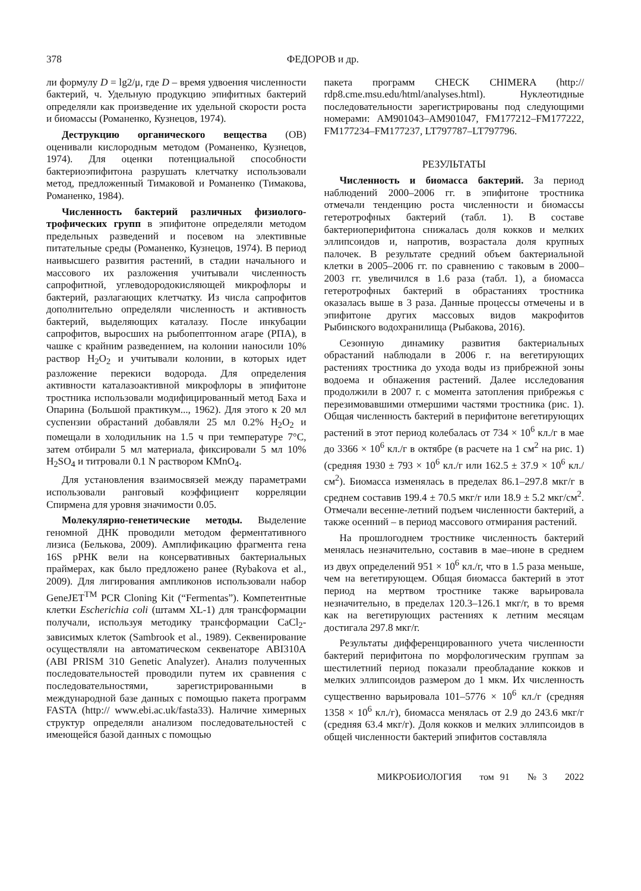378 ФЕДОРОВ и др.
ли формулу D = lg2/μ, где D – время удвоения численности бактерий, ч. Удельную продукцию эпифитных бактерий определяли как произведение их удельной скорости роста и биомассы (Романенко, Кузнецов, 1974).
Деструкцию органического вещества (ОВ) оценивали кислородным методом (Романенко, Кузнецов, 1974). Для оценки потенциальной способности бактериоэпифитона разрушать клетчатку использовали метод, предложенный Тимаковой и Романенко (Тимакова, Романенко, 1984).
Численность бактерий различных физиолого-трофических групп в эпифитоне определяли методом предельных разведений и посевом на элективные питательные среды (Романенко, Кузнецов, 1974). В период наивысшего развития растений, в стадии начального и массового их разложения учитывали численность сапрофитной, углеводородокисляющей микрофлоры и бактерий, разлагающих клетчатку. Из числа сапрофитов дополнительно определяли численность и активность бактерий, выделяющих каталазу. После инкубации сапрофитов, выросших на рыбопептонном агаре (РПА), в чашке с крайним разведением, на колонии наносили 10% раствор H<sub>2</sub>O<sub>2</sub> и учитывали колонии, в которых идет разложение перекиси водорода. Для определения активности каталазоактивной микрофлоры в эпифитоне тростника использовали модифицированный метод Баха и Опарина (Большой практикум..., 1962). Для этого к 20 мл суспензии обрастаний добавляли 25 мл 0.2% H<sub>2</sub>O<sub>2</sub> и помещали в холодильник на 1.5 ч при температуре 7°C, затем отбирали 5 мл материала, фиксировали 5 мл 10% H<sub>2</sub>SO<sub>4</sub> и титровали 0.1 N раствором KMnO<sub>4</sub>.
Для установления взаимосвязей между параметрами использовали ранговый коэффициент корреляции Спирмена для уровня значимости 0.05.
Молекулярно-генетические методы. Выделение геномной ДНК проводили методом ферментативного лизиса (Белькова, 2009). Амплификацию фрагмента гена 16S рРНК вели на консервативных бактериальных праймерах, как было предложено ранее (Rybakova et al., 2009). Для лигирования ампликонов использовали набор GeneJET<sup>TM</sup> PCR Cloning Kit (“Fermentas”). Компетентные клетки Escherichia coli (штамм XL-1) для трансформации получали, используя методику трансформации CaCl<sub>2</sub>-зависимых клеток (Sambrook et al., 1989). Секвенирование осуществляли на автоматическом секвенаторе ABI310A (ABI PRISM 310 Genetic Analyzer). Анализ полученных последовательностей проводили путем их сравнения с последовательностями, зарегистрированными в международной базе данных с помощью пакета программ FASTA (http:// www.ebi.ac.uk/fasta33). Наличие химерных структур определяли анализом последовательностей с имеющейся базой данных с помощью
пакета программ CHECK CHIMERA (http:// rdp8.cme.msu.edu/html/analyses.html). Нуклеотидные последовательности зарегистрированы под следующими номерами: AM901043–AM901047, FM177212–FM177222, FM177234–FM177237, LT797787–LT797796.
РЕЗУЛЬТАТЫ
Численность и биомасса бактерий. За период наблюдений 2000–2006 гг. в эпифитоне тростника отмечали тенденцию роста численности и биомассы гетеротрофных бактерий (табл. 1). В составе бактериоперифитона снижалась доля кокков и мелких эллипсоидов и, напротив, возрастала доля крупных палочек. В результате средний объем бактериальной клетки в 2005–2006 гг. по сравнению с таковым в 2000–2003 гг. увеличился в 1.6 раза (табл. 1), а биомасса гетеротрофных бактерий в обрастаниях тростника оказалась выше в 3 раза. Данные процессы отмечены и в эпифитоне других массовых видов макрофитов Рыбинского водохранилища (Рыбакова, 2016).
Сезонную динамику развития бактериальных обрастаний наблюдали в 2006 г. на вегетирующих растениях тростника до ухода воды из прибрежной зоны водоема и обнажения растений. Далее исследования продолжили в 2007 г. с момента затопления прибрежья с перезимовавшими отмершими частями тростника (рис. 1). Общая численность бактерий в перифитоне вегетирующих растений в этот период колебалась от 734 × 10<sup>6</sup> кл./г в мае до 3366 × 10<sup>6</sup> кл./г в октябре (в расчете на 1 см<sup>2</sup> на рис. 1) (средняя 1930 ± 793 × 10<sup>6</sup> кл./г или 162.5 ± 37.9 × 10<sup>6</sup> кл./см<sup>2</sup>). Биомасса изменялась в пределах 86.1–297.8 мкг/г в среднем составив 199.4 ± 70.5 мкг/г или 18.9 ± 5.2 мкг/см<sup>2</sup>. Отмечали весенне-летний подъем численности бактерий, а также осенний – в период массового отмирания растений.
На прошлогоднем тростнике численность бактерий менялась незначительно, составив в мае–июне в среднем из двух определений 951 × 10<sup>6</sup> кл./г, что в 1.5 раза меньше, чем на вегетирующем. Общая биомасса бактерий в этот период на мертвом тростнике также варьировала незначительно, в пределах 120.3–126.1 мкг/г, в то время как на вегетирующих растениях к летним месяцам достигала 297.8 мкг/г.
Результаты дифференцированного учета численности бактерий перифитона по морфологическим группам за шестилетний период показали преобладание кокков и мелких эллипсоидов размером до 1 мкм. Их численность существенно варьировала 101–5776 × 10<sup>6</sup> кл./г (средняя 1358 × 10<sup>6</sup> кл./г), биомасса менялась от 2.9 до 243.6 мкг/г (средняя 63.4 мкг/г). Доля кокков и мелких эллипсоидов в общей численности бактерий эпифитов составляла
МИКРОБИОЛОГИЯ том 91 № 3 2022